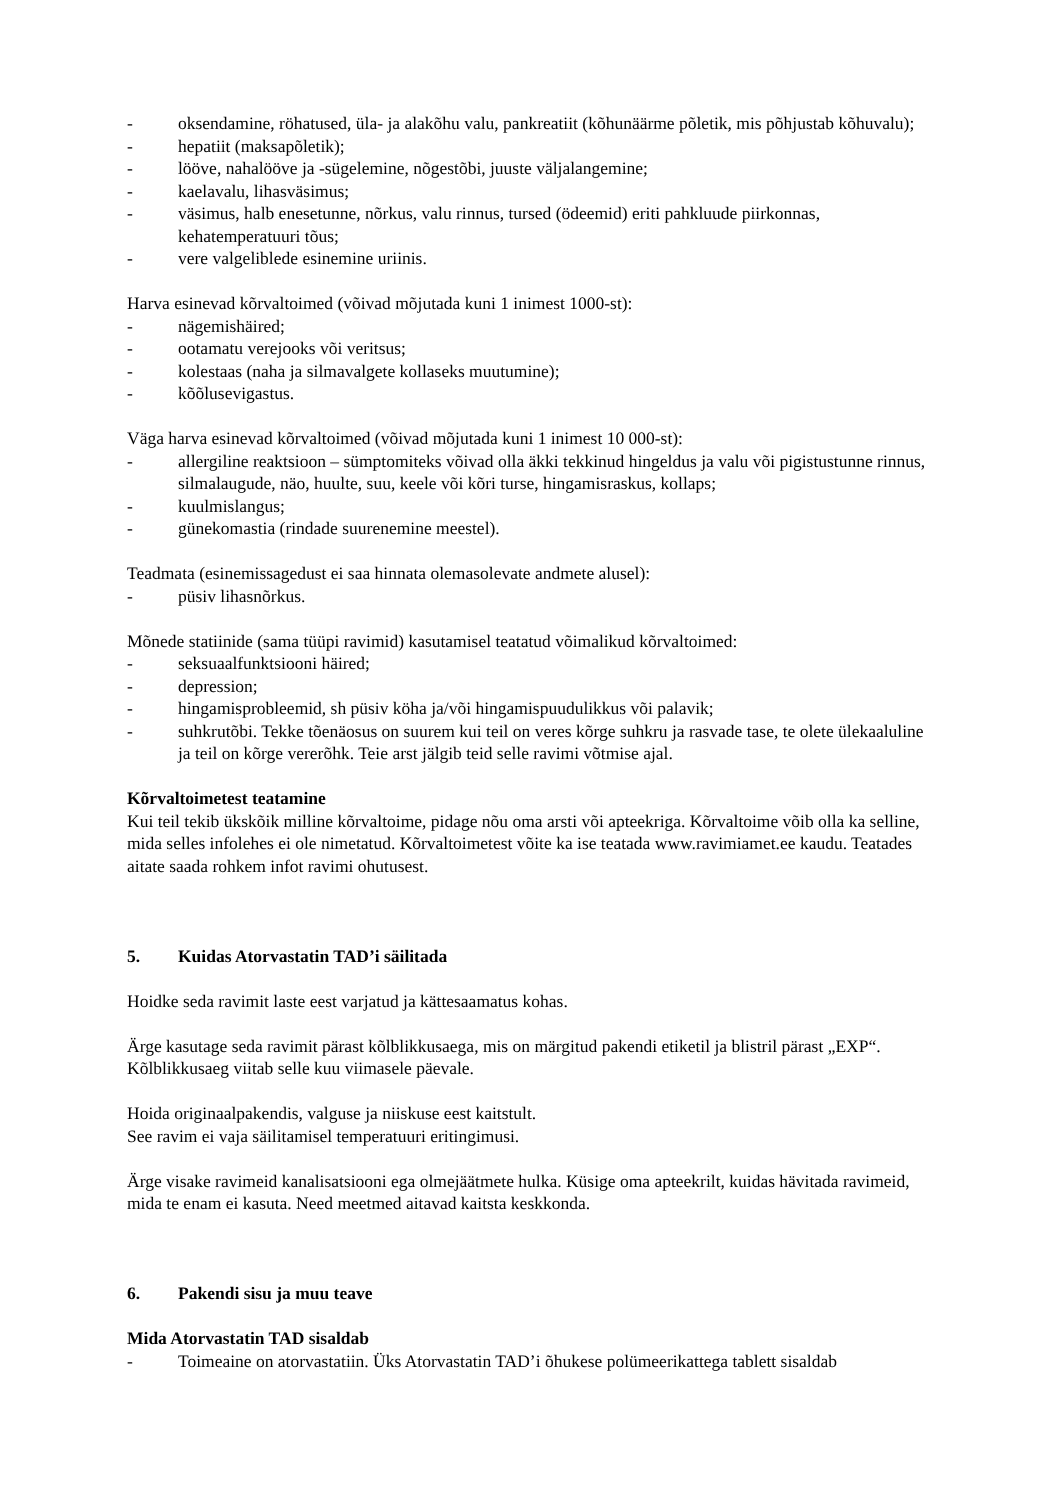- oksendamine, röhatused, üla- ja alakõhu valu, pankreatiit (kõhunäärme põletik, mis põhjustab kõhuvalu);
- hepatiit (maksapõletik);
- lööve, nahalööve ja -sügelemine, nõgestõbi, juuste väljalangemine;
- kaelavalu, lihasväsimus;
- väsimus, halb enesetunne, nõrkus, valu rinnus, tursed (ödeemid) eriti pahkluude piirkonnas, kehatemperatuuri tõus;
- vere valgeliblede esinemine uriinis.
Harva esinevad kõrvaltoimed (võivad mõjutada kuni 1 inimest 1000-st):
- nägemishäired;
- ootamatu verejooks või veritsus;
- kolestaas (naha ja silmavalgete kollaseks muutumine);
- kõõlusevigastus.
Väga harva esinevad kõrvaltoimed (võivad mõjutada kuni 1 inimest 10 000-st):
- allergiline reaktsioon – sümptomiteks võivad olla äkki tekkinud hingeldus ja valu või pigistustunne rinnus, silmalaugude, näo, huulte, suu, keele või kõri turse, hingamisraskus, kollaps;
- kuulmislangus;
- günekomastia (rindade suurenemine meestel).
Teadmata (esinemissagedust ei saa hinnata olemasolevate andmete alusel):
- püsiv lihasnõrkus.
Mõnede statiinide (sama tüüpi ravimid) kasutamisel teatatud võimalikud kõrvaltoimed:
- seksuaalfunktsiooni häired;
- depression;
- hingamisprobleemid, sh püsiv köha ja/või hingamispuudulikkus või palavik;
- suhkrutõbi. Tekke tõenäosus on suurem kui teil on veres kõrge suhkru ja rasvade tase, te olete ülekaaluline ja teil on kõrge vererõhk. Teie arst jälgib teid selle ravimi võtmise ajal.
Kõrvaltoimetest teatamine
Kui teil tekib ükskõik milline kõrvaltoime, pidage nõu oma arsti või apteekriga. Kõrvaltoime võib olla ka selline, mida selles infolehes ei ole nimetatud. Kõrvaltoimetest võite ka ise teatada www.ravimiamet.ee kaudu. Teatades aitate saada rohkem infot ravimi ohutusest.
5. Kuidas Atorvastatin TAD’i säilitada
Hoidke seda ravimit laste eest varjatud ja kättesaamatus kohas.
Ärge kasutage seda ravimit pärast kõlblikkusaega, mis on märgitud pakendi etiketil ja blistril pärast „EXP“. Kõlblikkusaeg viitab selle kuu viimasele päevale.
Hoida originaalpakendis, valguse ja niiskuse eest kaitstult.
See ravim ei vaja säilitamisel temperatuuri eritingimusi.
Ärge visake ravimeid kanalisatsiooni ega olmejäätmete hulka. Küsige oma apteekrilt, kuidas hävitada ravimeid, mida te enam ei kasuta. Need meetmed aitavad kaitsta keskkonda.
6. Pakendi sisu ja muu teave
Mida Atorvastatin TAD sisaldab
- Toimeaine on atorvastatiin. Üks Atorvastatin TAD’i õhukese polümeerikattega tablett sisaldab